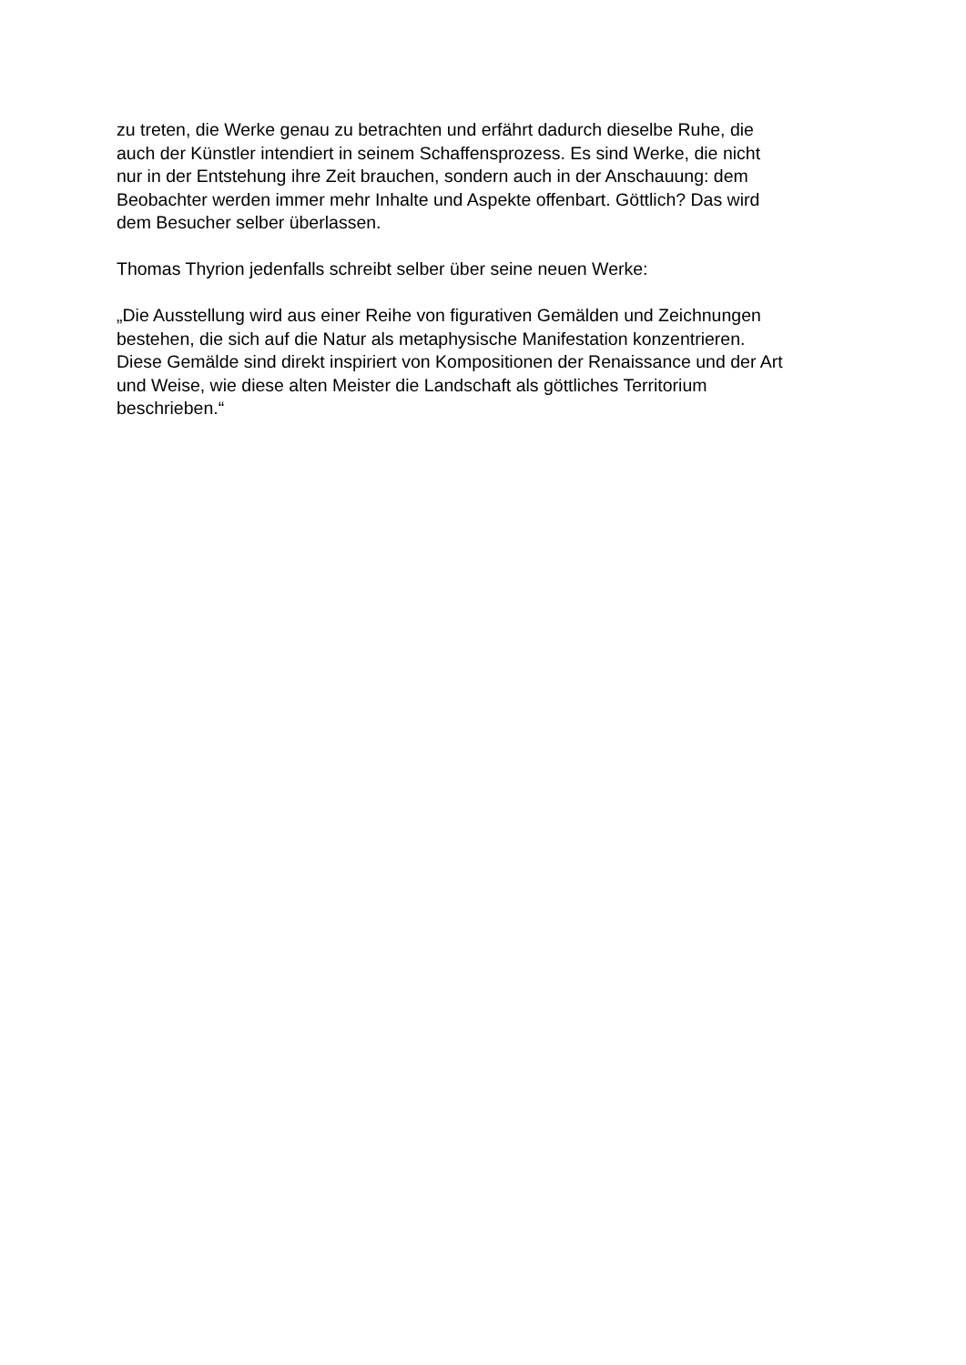zu treten, die Werke genau zu betrachten und erfährt dadurch dieselbe Ruhe, die
auch der Künstler intendiert in seinem Schaffensprozess. Es sind Werke, die nicht
nur in der Entstehung ihre Zeit brauchen, sondern auch in der Anschauung: dem
Beobachter werden immer mehr Inhalte und Aspekte offenbart. Göttlich? Das wird
dem Besucher selber überlassen.
Thomas Thyrion jedenfalls schreibt selber über seine neuen Werke:
„Die Ausstellung wird aus einer Reihe von figurativen Gemälden und Zeichnungen
bestehen, die sich auf die Natur als metaphysische Manifestation konzentrieren.
Diese Gemälde sind direkt inspiriert von Kompositionen der Renaissance und der Art
und Weise, wie diese alten Meister die Landschaft als göttliches Territorium
beschrieben.“